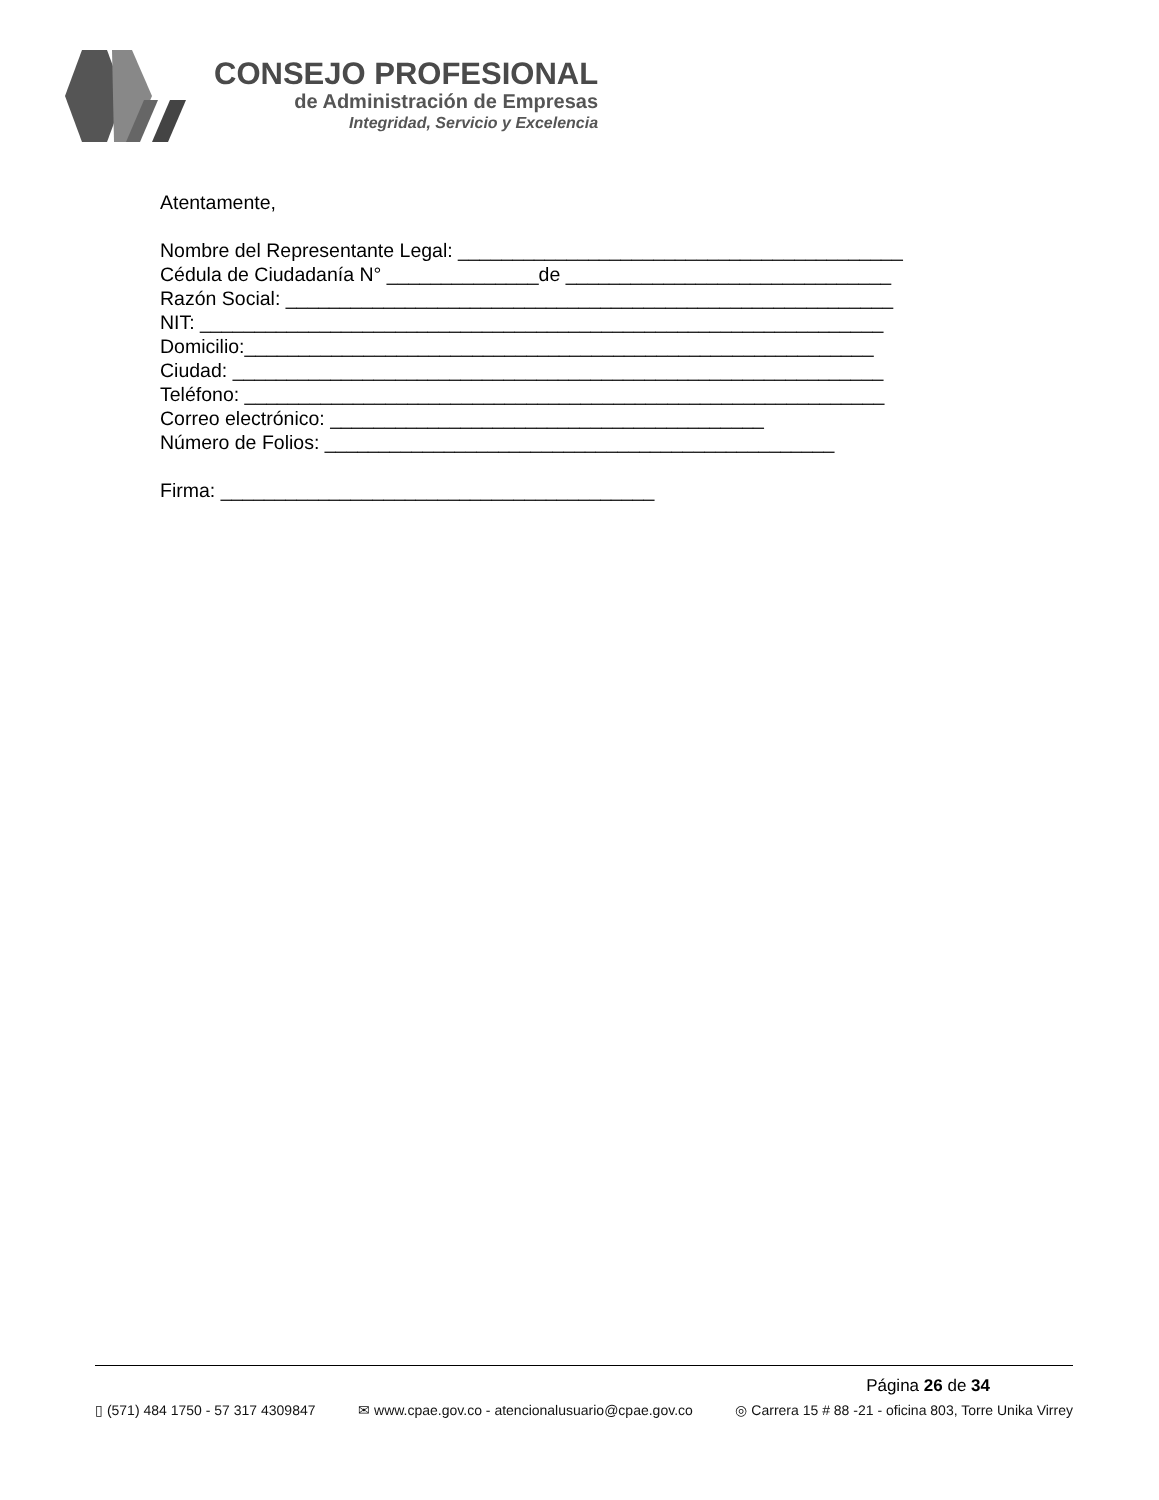CONSEJO PROFESIONAL
de Administración de Empresas
Integridad, Servicio y Excelencia
Atentamente, Nombre del Representante Legal: _________________________________________ Cédula de Ciudadanía N° ______________de ______________________________ Razón Social: ________________________________________________________ NIT: _______________________________________________________________ Domicilio:__________________________________________________________ Ciudad: ____________________________________________________________ Teléfono: ___________________________________________________________ Correo electrónico: ________________________________________ Número de Folios: _______________________________________________ Firma: ________________________________________
Página 26 de 34
▯ (571) 484 1750 - 57 317 4309847 ✉ www.cpae.gov.co - atencionalusuario@cpae.gov.co ◎ Carrera 15 # 88 -21 - oficina 803, Torre Unika Virrey